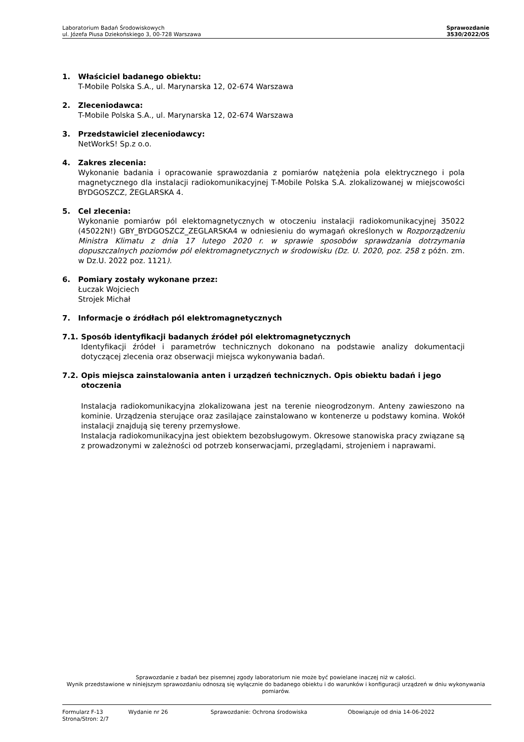Laboratorium Badań Środowiskowych
ul. Józefa Piusa Dziekońskiego 3, 00-728 Warszawa
Sprawozdanie
3530/2022/OS
1. Właściciel badanego obiektu:
T-Mobile Polska S.A., ul. Marynarska 12, 02-674 Warszawa
2. Zleceniodawca:
T-Mobile Polska S.A., ul. Marynarska 12, 02-674 Warszawa
3. Przedstawiciel zleceniodawcy:
NetWorkS! Sp.z o.o.
4. Zakres zlecenia:
Wykonanie badania i opracowanie sprawozdania z pomiarów natężenia pola elektrycznego i pola magnetycznego dla instalacji radiokomunikacyjnej T-Mobile Polska S.A. zlokalizowanej w miejscowości BYDGOSZCZ, ŻEGLARSKA 4.
5. Cel zlecenia:
Wykonanie pomiarów pól elektomagnetycznych w otoczeniu instalacji radiokomunikacyjnej 35022 (45022N!) GBY_BYDGOSZCZ_ZEGLARSKA4 w odniesieniu do wymagań określonych w Rozporządzeniu Ministra Klimatu z dnia 17 lutego 2020 r. w sprawie sposobów sprawdzania dotrzymania dopuszczalnych poziomów pól elektromagnetycznych w środowisku (Dz. U. 2020, poz. 258 z późn. zm. w Dz.U. 2022 poz. 1121).
6. Pomiary zostały wykonane przez:
Łuczak Wojciech
Strojek Michał
7. Informacje o źródłach pól elektromagnetycznych
7.1. Sposób identyfikacji badanych źródeł pól elektromagnetycznych
Identyfikacji źródeł i parametrów technicznych dokonano na podstawie analizy dokumentacji dotyczącej zlecenia oraz obserwacji miejsca wykonywania badań.
7.2. Opis miejsca zainstalowania anten i urządzeń technicznych. Opis obiektu badań i jego otoczenia
Instalacja radiokomunikacyjna zlokalizowana jest na terenie nieogrodzonym. Anteny zawieszono na kominie. Urządzenia sterujące oraz zasilające zainstalowano w kontenerze u podstawy komina. Wokół instalacji znajdują się tereny przemysłowe.
Instalacja radiokomunikacyjna jest obiektem bezobsługowym. Okresowe stanowiska pracy związane są z prowadzonymi w zależności od potrzeb konserwacjami, przeglądami, strojeniem i naprawami.
Sprawozdanie z badań bez pisemnej zgody laboratorium nie może być powielane inaczej niż w całości.
Wynik przedstawione w niniejszym sprawozdaniu odnoszą się wyłącznie do badanego obiektu i do warunków i konfiguracji urządzeń w dniu wykonywania pomiarów.
Formularz F-13 Wydanie nr 26 Sprawozdanie: Ochrona środowiska Obowiązuje od dnia 14-06-2022
Strona/Stron: 2/7